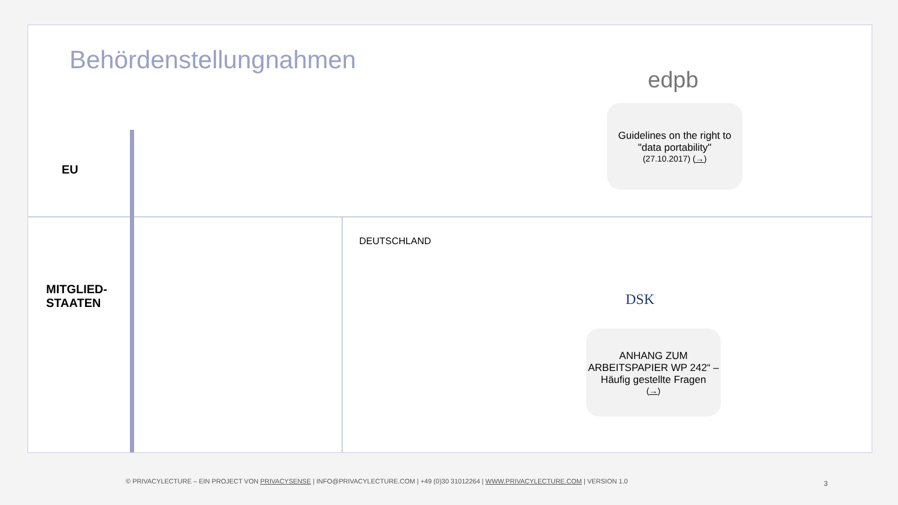Behördenstellungnahmen
EU
MITGLIED-
STAATEN
DEUTSCHLAND
edpb
Guidelines on the right to "data portability"
(27.10.2017) (→)
DSK
ANHANG ZUM ARBEITSPAPIER WP 242“ – Häufig gestellte Fragen
(→)
© PRIVACYLECTURE – EIN PROJECT VON PRIVACYSENSE | INFO@PRIVACYLECTURE.COM | +49 (0)30 31012264 | WWW.PRIVACYLECTURE.COM | VERSION 1.0
3